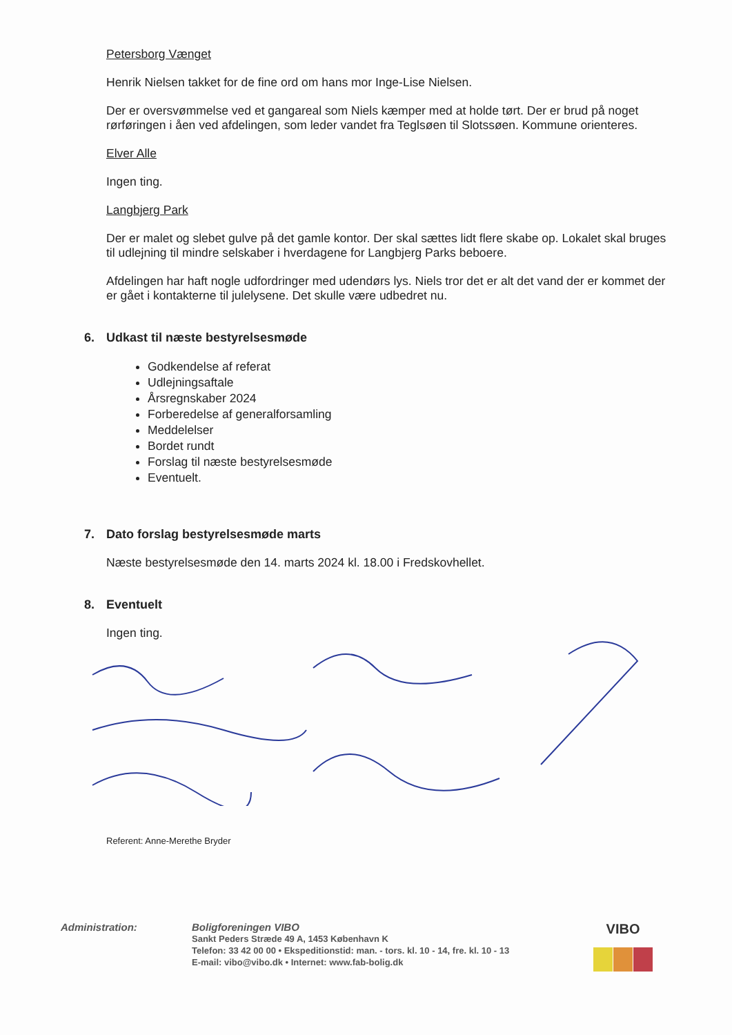Petersborg Vænget
Henrik Nielsen takket for de fine ord om hans mor Inge-Lise Nielsen.
Der er oversvømmelse ved et gangareal som Niels kæmper med at holde tørt. Der er brud på noget rørføringen i åen ved afdelingen, som leder vandet fra Teglsøen til Slotssøen. Kommune orienteres.
Elver Alle
Ingen ting.
Langbjerg Park
Der er malet og slebet gulve på det gamle kontor. Der skal sættes lidt flere skabe op. Lokalet skal bruges til udlejning til mindre selskaber i hverdagene for Langbjerg Parks beboere.
Afdelingen har haft nogle udfordringer med udendørs lys. Niels tror det er alt det vand der er kommet der er gået i kontakterne til julelysene. Det skulle være udbedret nu.
6. Udkast til næste bestyrelsesmøde
Godkendelse af referat
Udlejningsaftale
Årsregnskaber 2024
Forberedelse af generalforsamling
Meddelelser
Bordet rundt
Forslag til næste bestyrelsesmøde
Eventuelt.
7. Dato forslag bestyrelsesmøde marts
Næste bestyrelsesmøde den 14. marts 2024 kl. 18.00 i Fredskovhellet.
8. Eventuelt
Ingen ting.
Referent: Anne-Merethe Bryder
Administration: Boligforeningen VIBO
Sankt Peders Stræde 49 A, 1453 København K
Telefon: 33 42 00 00 • Ekspeditionstid: man. - tors. kl. 10 - 14, fre. kl. 10 - 13
E-mail: vibo@vibo.dk • Internet: www.fab-bolig.dk
VIBO